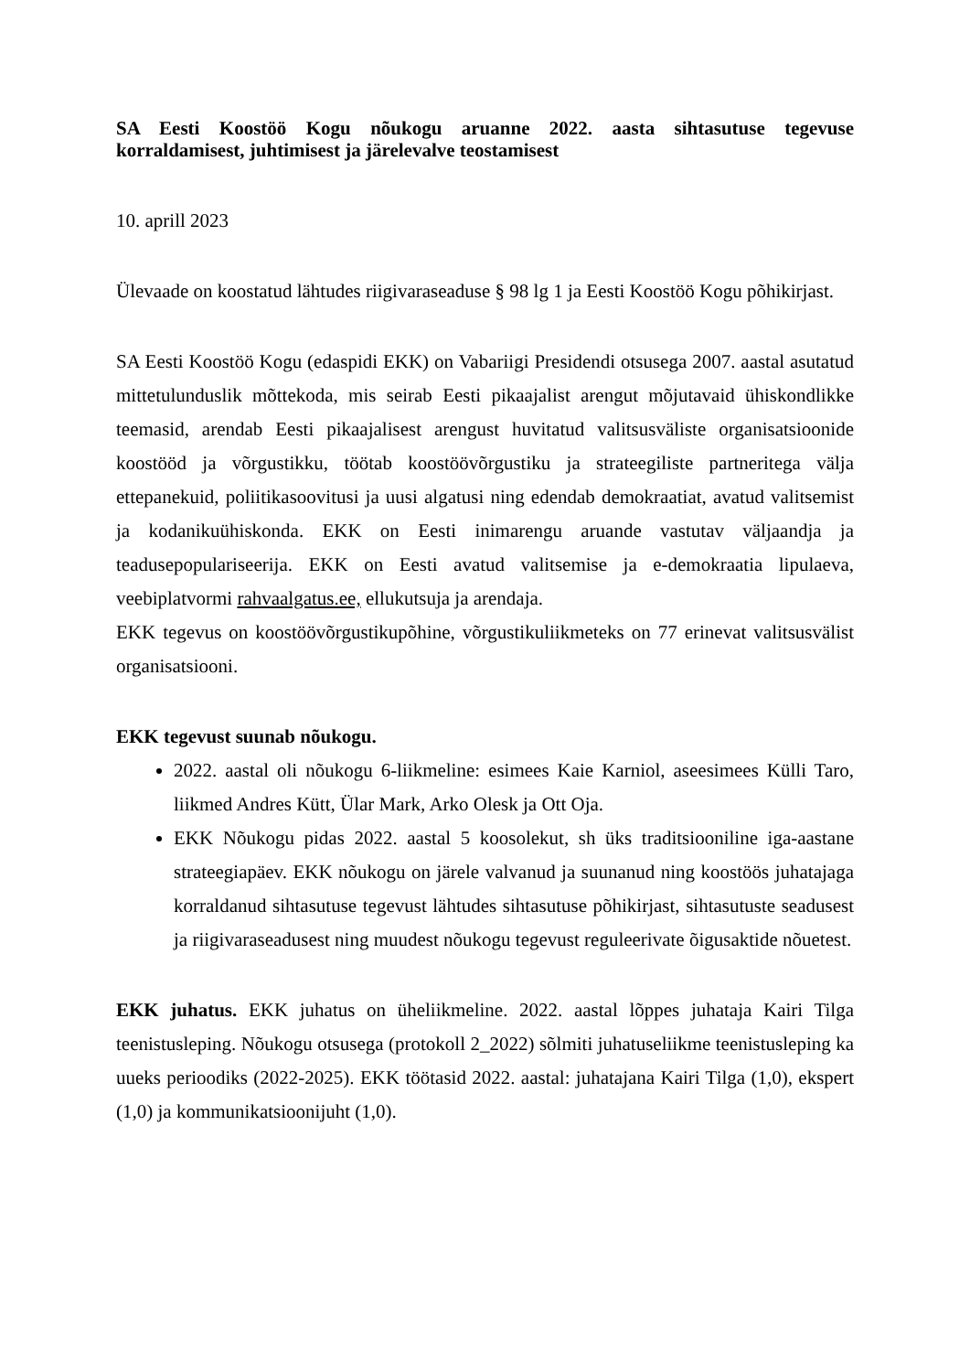SA Eesti Koostöö Kogu nõukogu aruanne 2022. aasta sihtasutuse tegevuse korraldamisest, juhtimisest ja järelevalve teostamisest
10. aprill 2023
Ülevaade on koostatud lähtudes riigivaraseaduse § 98 lg 1 ja Eesti Koostöö Kogu põhikirjast.
SA Eesti Koostöö Kogu (edaspidi EKK) on Vabariigi Presidendi otsusega 2007. aastal asutatud mittetulunduslik mõttekoda, mis seirab Eesti pikaajalist arengut mõjutavaid ühiskondlikke teemasid, arendab Eesti pikaajalisest arengust huvitatud valitsusväliste organisatsioonide koostööd ja võrgustikku, töötab koostöövõrgustiku ja strateegiliste partneritega välja ettepanekuid, poliitikasoovitusi ja uusi algatusi ning edendab demokraatiat, avatud valitsemist ja kodanikuühiskonda. EKK on Eesti inimarengu aruande vastutav väljaandja ja teadusepopulariseerija. EKK on Eesti avatud valitsemise ja e-demokraatia lipulaeva, veebiplatvormi rahvaalgatus.ee, ellukutsuja ja arendaja.
EKK tegevus on koostöövõrgustikupõhine, võrgustikuliikmeteks on 77 erinevat valitsusvälist organisatsiooni.
EKK tegevust suunab nõukogu.
2022. aastal oli nõukogu 6-liikmeline: esimees Kaie Karniol, aseesimees Külli Taro, liikmed Andres Kütt, Ülar Mark, Arko Olesk ja Ott Oja.
EKK Nõukogu pidas 2022. aastal 5 koosolekut, sh üks traditsiooniline iga-aastane strateegiapäev. EKK nõukogu on järele valvanud ja suunanud ning koostöös juhatajaga korraldanud sihtasutuse tegevust lähtudes sihtasutuse põhikirjast, sihtasutuste seadusest ja riigivaraseadusest ning muudest nõukogu tegevust reguleerivate õigusaktide nõuetest.
EKK juhatus. EKK juhatus on üheliikmeline. 2022. aastal lõppes juhataja Kairi Tilga teenistusleping. Nõukogu otsusega (protokoll 2_2022) sõlmiti juhatuseliikme teenistusleping ka uueks perioodiks (2022-2025). EKK töötasid 2022. aastal: juhatajana Kairi Tilga (1,0), ekspert (1,0) ja kommunikatsioonijuht (1,0).